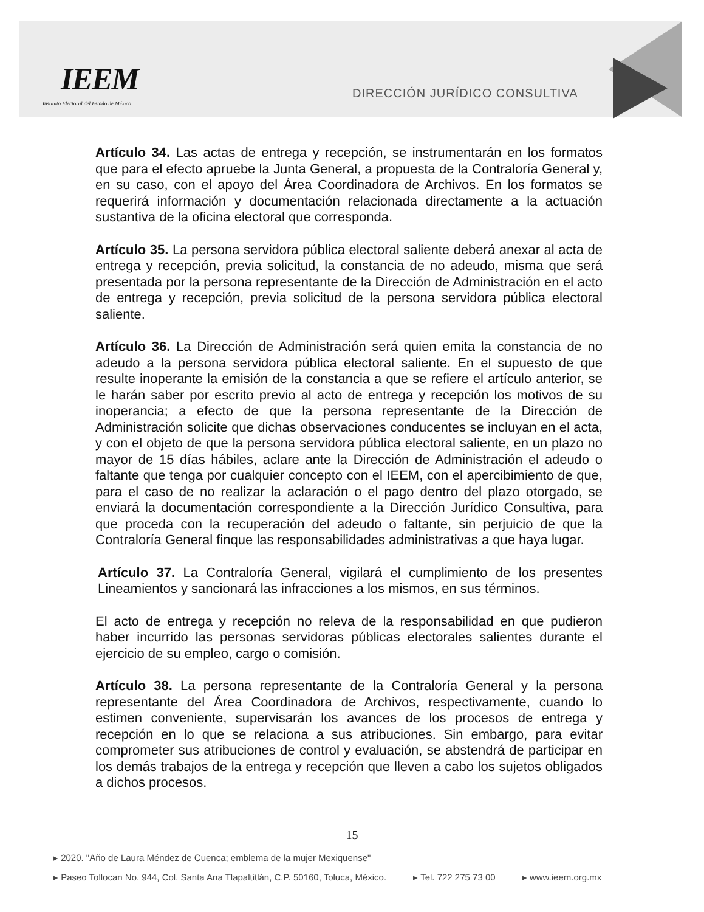IEEM
Instituto Electoral del Estado de México
DIRECCIÓN JURÍDICO CONSULTIVA
Artículo 34. Las actas de entrega y recepción, se instrumentarán en los formatos que para el efecto apruebe la Junta General, a propuesta de la Contraloría General y, en su caso, con el apoyo del Área Coordinadora de Archivos. En los formatos se requerirá información y documentación relacionada directamente a la actuación sustantiva de la oficina electoral que corresponda.
Artículo 35. La persona servidora pública electoral saliente deberá anexar al acta de entrega y recepción, previa solicitud, la constancia de no adeudo, misma que será presentada por la persona representante de la Dirección de Administración en el acto de entrega y recepción, previa solicitud de la persona servidora pública electoral saliente.
Artículo 36. La Dirección de Administración será quien emita la constancia de no adeudo a la persona servidora pública electoral saliente. En el supuesto de que resulte inoperante la emisión de la constancia a que se refiere el artículo anterior, se le harán saber por escrito previo al acto de entrega y recepción los motivos de su inoperancia; a efecto de que la persona representante de la Dirección de Administración solicite que dichas observaciones conducentes se incluyan en el acta, y con el objeto de que la persona servidora pública electoral saliente, en un plazo no mayor de 15 días hábiles, aclare ante la Dirección de Administración el adeudo o faltante que tenga por cualquier concepto con el IEEM, con el apercibimiento de que, para el caso de no realizar la aclaración o el pago dentro del plazo otorgado, se enviará la documentación correspondiente a la Dirección Jurídico Consultiva, para que proceda con la recuperación del adeudo o faltante, sin perjuicio de que la Contraloría General finque las responsabilidades administrativas a que haya lugar.
Artículo 37. La Contraloría General, vigilará el cumplimiento de los presentes Lineamientos y sancionará las infracciones a los mismos, en sus términos.
El acto de entrega y recepción no releva de la responsabilidad en que pudieron haber incurrido las personas servidoras públicas electorales salientes durante el ejercicio de su empleo, cargo o comisión.
Artículo 38. La persona representante de la Contraloría General y la persona representante del Área Coordinadora de Archivos, respectivamente, cuando lo estimen conveniente, supervisarán los avances de los procesos de entrega y recepción en lo que se relaciona a sus atribuciones. Sin embargo, para evitar comprometer sus atribuciones de control y evaluación, se abstendrá de participar en los demás trabajos de la entrega y recepción que lleven a cabo los sujetos obligados a dichos procesos.
15
▸ 2020. "Año de Laura Méndez de Cuenca; emblema de la mujer Mexiquense"
▸ Paseo Tollocan No. 944, Col. Santa Ana Tlapaltitlán, C.P. 50160, Toluca, México. ▸ Tel. 722 275 73 00 ▸ www.ieem.org.mx